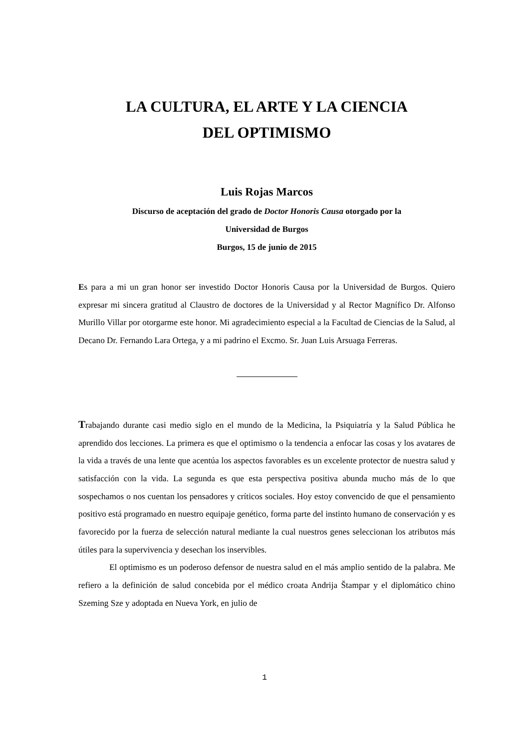LA CULTURA, EL ARTE Y LA CIENCIA
DEL OPTIMISMO
Luis Rojas Marcos
Discurso de aceptación del grado de Doctor Honoris Causa otorgado por la
Universidad de Burgos
Burgos, 15 de junio de 2015
Es para a mi un gran honor ser investido Doctor Honoris Causa por la Universidad de Burgos. Quiero expresar mi sincera gratitud al Claustro de doctores de la Universidad y al Rector Magnífico Dr. Alfonso Murillo Villar por otorgarme este honor. Mi agradecimiento especial a la Facultad de Ciencias de la Salud, al Decano Dr. Fernando Lara Ortega, y a mi padrino el Excmo. Sr. Juan Luis Arsuaga Ferreras.
Trabajando durante casi medio siglo en el mundo de la Medicina, la Psiquiatría y la Salud Pública he aprendido dos lecciones. La primera es que el optimismo o la tendencia a enfocar las cosas y los avatares de la vida a través de una lente que acentúa los aspectos favorables es un excelente protector de nuestra salud y satisfacción con la vida. La segunda es que esta perspectiva positiva abunda mucho más de lo que sospechamos o nos cuentan los pensadores y críticos sociales. Hoy estoy convencido de que el pensamiento positivo está programado en nuestro equipaje genético, forma parte del instinto humano de conservación y es favorecido por la fuerza de selección natural mediante la cual nuestros genes seleccionan los atributos más útiles para la supervivencia y desechan los inservibles.
El optimismo es un poderoso defensor de nuestra salud en el más amplio sentido de la palabra. Me refiero a la definición de salud concebida por el médico croata Andrija Štampar y el diplomático chino Szeming Sze y adoptada en Nueva York, en julio de
1